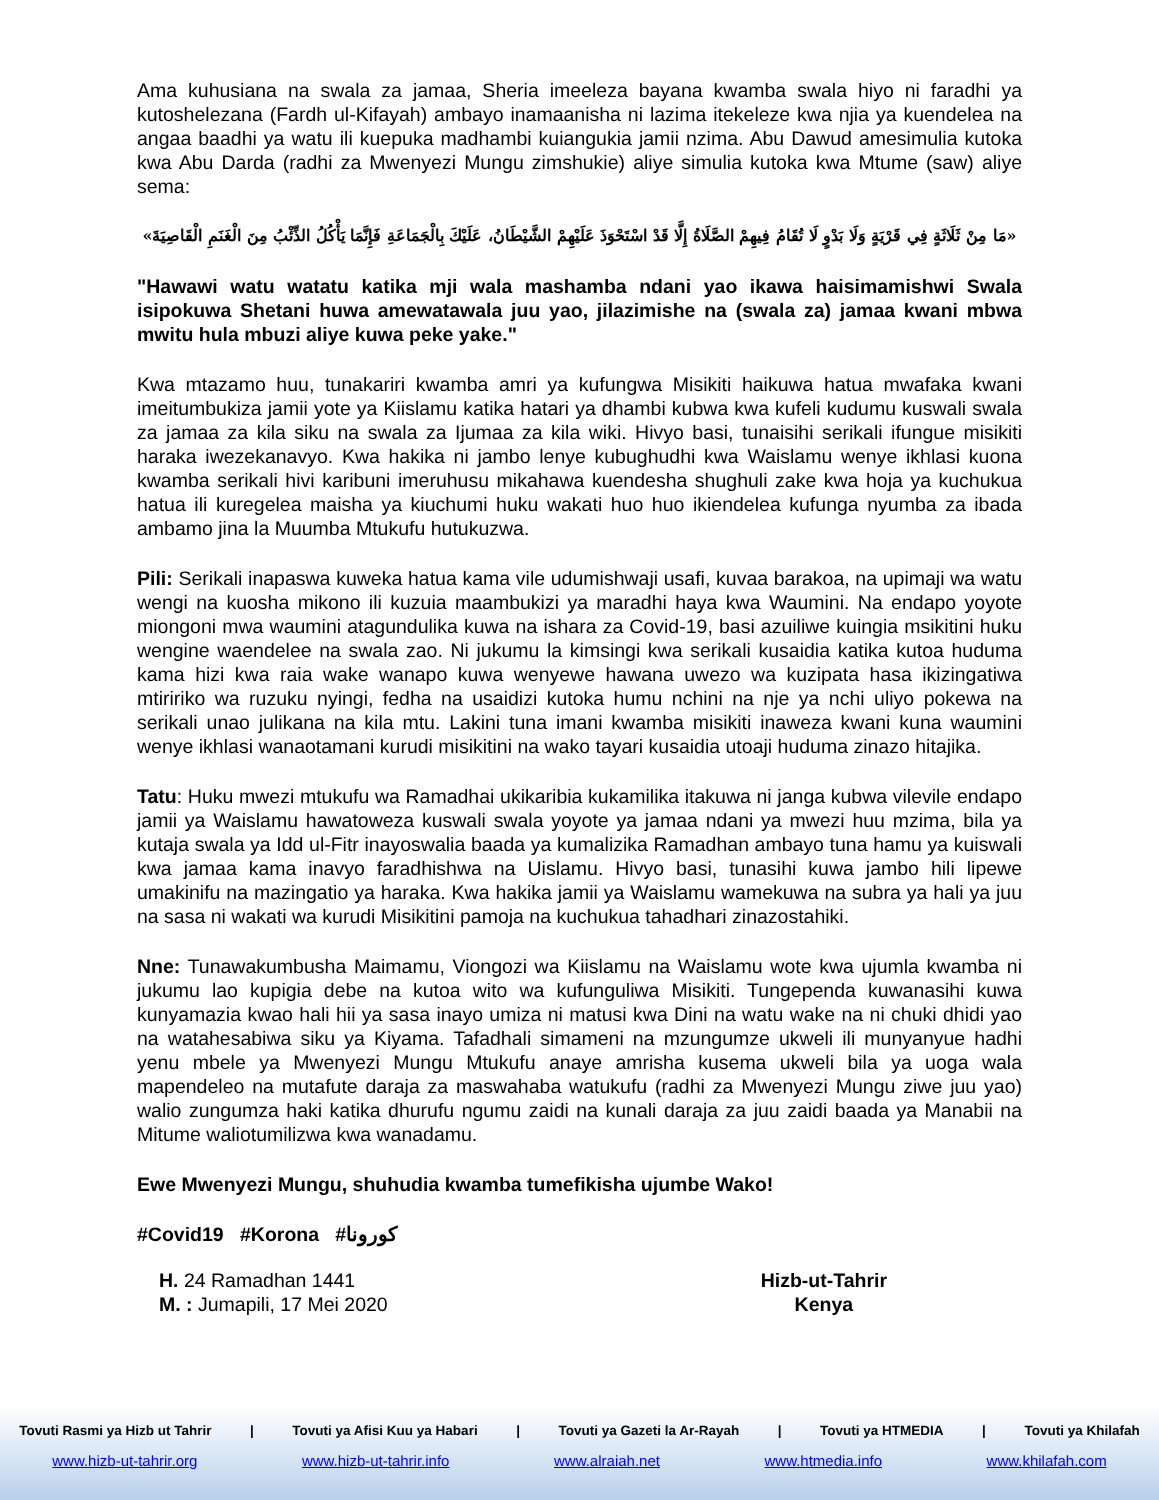Ama kuhusiana na swala za jamaa, Sheria imeeleza bayana kwamba swala hiyo ni faradhi ya kutoshelezana (Fardh ul-Kifayah) ambayo inamaanisha ni lazima itekeleze kwa njia ya kuendelea na angaa baadhi ya watu ili kuepuka madhambi kuiangukia jamii nzima. Abu Dawud amesimulia kutoka kwa Abu Darda (radhi za Mwenyezi Mungu zimshukie) aliye simulia kutoka kwa Mtume (saw) aliye sema:
«مَا مِنْ ثَلَاثَةٍ فِي قَرْيَةٍ وَلَا بَدْوٍ لَا تُقَامُ فِيهِمْ الصَّلَاةُ إِلَّا قَدْ اسْتَحْوَذَ عَلَيْهِمْ الشَّيْطَانُ، عَلَيْكَ بِالْجَمَاعَةِ فَإِنَّمَا يَأْكُلُ الذِّئْبُ مِنَ الْغَنَمِ الْقَاصِيَةَ»
"Hawawi watu watatu katika mji wala mashamba ndani yao ikawa haisimamishwi Swala isipokuwa Shetani huwa amewatawala juu yao, jilazimishe na (swala za) jamaa kwani mbwa mwitu hula mbuzi aliye kuwa peke yake."
Kwa mtazamo huu, tunakariri kwamba amri ya kufungwa Misikiti haikuwa hatua mwafaka kwani imeitumbukiza jamii yote ya Kiislamu katika hatari ya dhambi kubwa kwa kufeli kudumu kuswali swala za jamaa za kila siku na swala za Ijumaa za kila wiki. Hivyo basi, tunaisihi serikali ifungue misikiti haraka iwezekanavyo. Kwa hakika ni jambo lenye kubughudhi kwa Waislamu wenye ikhlasi kuona kwamba serikali hivi karibuni imeruhusu mikahawa kuendesha shughuli zake kwa hoja ya kuchukua hatua ili kuregelea maisha ya kiuchumi huku wakati huo huo ikiendelea kufunga nyumba za ibada ambamo jina la Muumba Mtukufu hutukuzwa.
Pili: Serikali inapaswa kuweka hatua kama vile udumishwaji usafi, kuvaa barakoa, na upimaji wa watu wengi na kuosha mikono ili kuzuia maambukizi ya maradhi haya kwa Waumini. Na endapo yoyote miongoni mwa waumini atagundulika kuwa na ishara za Covid-19, basi azuiliwe kuingia msikitini huku wengine waendelee na swala zao. Ni jukumu la kimsingi kwa serikali kusaidia katika kutoa huduma kama hizi kwa raia wake wanapo kuwa wenyewe hawana uwezo wa kuzipata hasa ikizingatiwa mtiririko wa ruzuku nyingi, fedha na usaidizi kutoka humu nchini na nje ya nchi uliyo pokewa na serikali unao julikana na kila mtu. Lakini tuna imani kwamba misikiti inaweza kwani kuna waumini wenye ikhlasi wanaotamani kurudi misikitini na wako tayari kusaidia utoaji huduma zinazo hitajika.
Tatu: Huku mwezi mtukufu wa Ramadhai ukikaribia kukamilika itakuwa ni janga kubwa vilevile endapo jamii ya Waislamu hawatoweza kuswali swala yoyote ya jamaa ndani ya mwezi huu mzima, bila ya kutaja swala ya Idd ul-Fitr inayoswalia baada ya kumalizika Ramadhan ambayo tuna hamu ya kuiswali kwa jamaa kama inavyo faradhishwa na Uislamu. Hivyo basi, tunasihi kuwa jambo hili lipewe umakinifu na mazingatio ya haraka. Kwa hakika jamii ya Waislamu wamekuwa na subra ya hali ya juu na sasa ni wakati wa kurudi Misikitini pamoja na kuchukua tahadhari zinazostahiki.
Nne: Tunawakumbusha Maimamu, Viongozi wa Kiislamu na Waislamu wote kwa ujumla kwamba ni jukumu lao kupigia debe na kutoa wito wa kufunguliwa Misikiti. Tungependa kuwanasihi kuwa kunyamazia kwao hali hii ya sasa inayo umiza ni matusi kwa Dini na watu wake na ni chuki dhidi yao na watahesabiwa siku ya Kiyama. Tafadhali simameni na mzungumze ukweli ili munyanyue hadhi yenu mbele ya Mwenyezi Mungu Mtukufu anaye amrisha kusema ukweli bila ya uoga wala mapendeleo na mutafute daraja za maswahaba watukufu (radhi za Mwenyezi Mungu ziwe juu yao) walio zungumza haki katika dhurufu ngumu zaidi na kunali daraja za juu zaidi baada ya Manabii na Mitume waliotumilizwa kwa wanadamu.
Ewe Mwenyezi Mungu, shuhudia kwamba tumefikisha ujumbe Wako!
#Covid19 #Korona #كورونا
H. 24 Ramadhan 1441
M. : Jumapili, 17 Mei 2020
Hizb-ut-Tahrir
Kenya
Tovuti Rasmi ya Hizb ut Tahrir | Tovuti ya Afisi Kuu ya Habari | Tovuti ya Gazeti la Ar-Rayah | Tovuti ya HTMEDIA | Tovuti ya Khilafah
www.hizb-ut-tahrir.org www.hizb-ut-tahrir.info www.alraiah.net www.htmedia.info www.khilafah.com